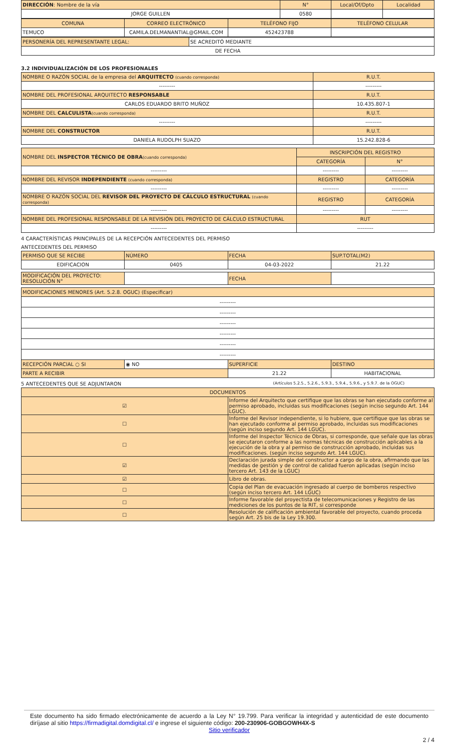| DIRECCIÓN : Nombre de la vía | N° | Local/Of/Dpto | Localidad |
| JORGE GUILLEN | 0580 | | |
| COMUNA | CORREO ELECTRÓNICO | TELÉFONO FIJO | TELÉFONO CELULAR |
| TEMUCO | CAMILA.DELMANANTIAL@GMAIL.COM | 452423788 | |
| PERSONERÍA DEL REPRESENTANTE LEGAL: | SE ACREDITÓ MEDIANTE |
| DE FECHA | |
3.2 INDIVIDUALIZACIÓN DE LOS PROFESIONALES
| NOMBRE O RAZÓN SOCIAL de la empresa del ARQUITECTO (cuando corresponda) | R.U.T. |
| --------- | --------- |
| NOMBRE DEL PROFESIONAL ARQUITECTO RESPONSABLE | R.U.T. |
| CARLOS EDUARDO BRITO MUÑOZ | 10.435.807-1 |
| NOMBRE DEL CALCULISTA (cuando corresponda) | R.U.T. |
| --------- | --------- |
| NOMBRE DEL CONSTRUCTOR | R.U.T. |
| DANIELA RUDOLPH SUAZO | 15.242.828-6 |
| NOMBRE DEL INSPECTOR TÉCNICO DE OBRA (cuando corresponda) | INSCRIPCIÓN DEL REGISTRO | |
| | CATEGORÍA | N° |
| --------- | --------- | --------- |
| NOMBRE DEL REVISOR INDEPENDIENTE (cuando corresponda) | REGISTRO | CATEGORÍA |
| --------- | --------- | --------- |
| NOMBRE O RAZÓN SOCIAL DEL REVISOR DEL PROYECTO DE CÁLCULO ESTRUCTURAL (cuando corresponda) | REGISTRO | CATEGORÍA |
| --------- | --------- | --------- |
| NOMBRE DEL PROFESIONAL RESPONSABLE DE LA REVISIÓN DEL PROYECTO DE CÁLCULO ESTRUCTURAL | RUT | |
| --------- | --------- | |
4 CARACTERÍSTICAS PRINCIPALES DE LA RECEPCIÓN ANTECEDENTES DEL PERMISO
ANTECEDENTES DEL PERMISO
| PERMISO QUE SE RECIBE | NÚMERO | FECHA | SUP.TOTAL(M2) |
| EDIFICACION | 0405 | 04-03-2022 | 21.22 |
| MODIFICACIÓN DEL PROYECTO: RESOLUCIÓN N° | | FECHA | |
| MODIFICACIONES MENORES (Art. 5.2.8. OGUC) (Especificar) | | | |
| --------- | | | |
| --------- | | | |
| --------- | | | |
| --------- | | | |
| --------- | | | |
| --------- | | | |
| RECEPCIÓN PARCIAL ○ SI | ◉ NO | SUPERFICIE | DESTINO |
| PARTE A RECIBIR | | 21.22 | HABITACIONAL |
5 ANTECEDENTES QUE SE ADJUNTARON (Artículos 5.2.5., 5.2.6., 5.9.3., 5.9.4., 5.9.6., y 5.9.7. de la OGUC)
| DOCUMENTOS | |
| ☑ | Informe del Arquitecto que certifique que las obras se han ejecutado conforme al permiso aprobado, incluidas sus modificaciones (según inciso segundo Art. 144 LGUC). |
| ☐ | Informe del Revisor independiente, si lo hubiere, que certifique que las obras se han ejecutado conforme al permiso aprobado, incluidas sus modificaciones (según inciso segundo Art. 144 LGUC). |
| ☐ | Informe del Inspector Técnico de Obras, si corresponde, que señale que las obras se ejecutaron conforme a las normas técnicas de construcción aplicables a la ejecución de la obra y al permiso de construcción aprobado, incluidas sus modificaciones. (según inciso segundo Art. 144 LGUC). |
| ☑ | Declaración jurada simple del constructor a cargo de la obra, afirmando que las medidas de gestión y de control de calidad fueron aplicadas (según inciso tercero Art. 143 de la LGUC) |
| ☑ | Libro de obras. |
| ☐ | Copia del Plan de evacuación ingresado al cuerpo de bomberos respectivo (según inciso tercero Art. 144 LGUC) |
| ☐ | Informe favorable del proyectista de telecomunicaciones y Registro de las mediciones de los puntos de la RIT, si corresponde |
| ☐ | Resolución de calificación ambiental favorable del proyecto, cuando proceda según Art. 25 bis de la Ley 19.300. |
Este documento ha sido firmado electrónicamente de acuerdo a la Ley N° 19.799. Para verificar la integridad y autenticidad de este documento diríjase al sitio https://firmadigital.domdigital.cl/ e ingrese el siguiente código: 200-230906-GOBGOWH4X-S
Sitio verificador
2 / 4